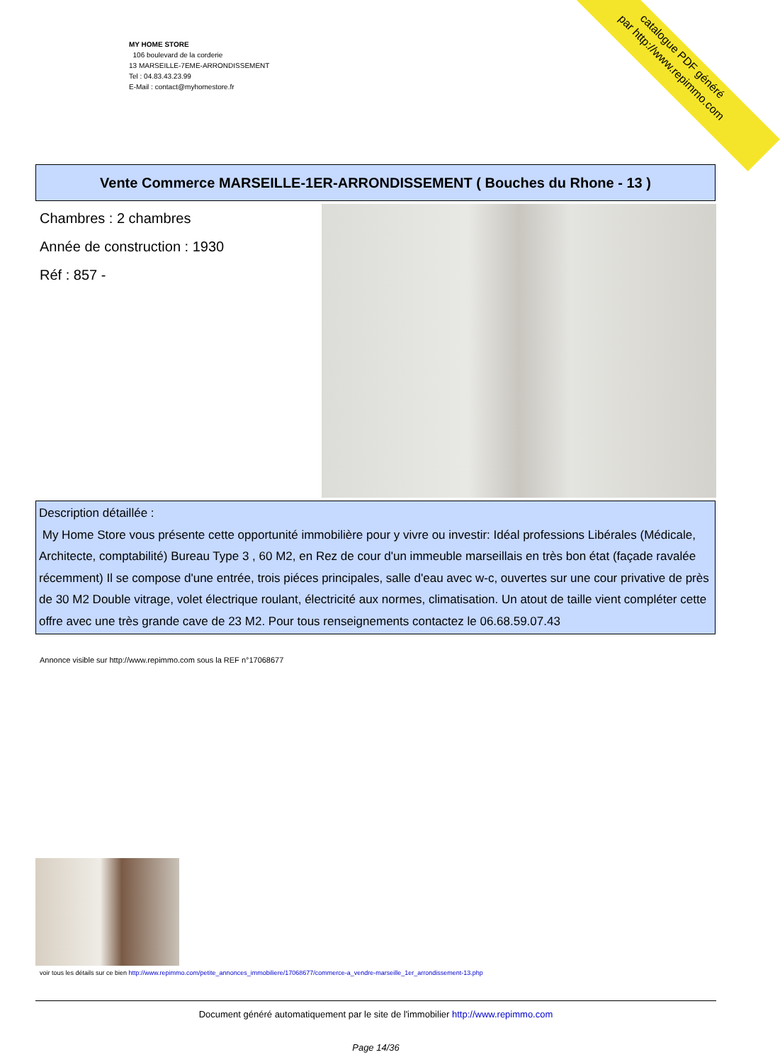MY HOME STORE
106 boulevard de la corderie
13 MARSEILLE-7EME-ARRONDISSEMENT
Tel : 04.83.43.23.99
E-Mail : contact@myhomestore.fr
catalogue PDF généré
par http://www.repimmo.com
Vente Commerce MARSEILLE-1ER-ARRONDISSEMENT ( Bouches du Rhone - 13 )
Chambres : 2 chambres
Année de construction : 1930
Réf : 857 -
Description détaillée :
My Home Store vous présente cette opportunité immobilière pour y vivre ou investir: Idéal professions Libérales (Médicale, Architecte, comptabilité) Bureau Type 3 , 60 M2, en Rez de cour d'un immeuble marseillais en très bon état (façade ravalée récemment) Il se compose d'une entrée, trois piéces principales, salle d'eau avec w-c, ouvertes sur une cour privative de près de 30 M2 Double vitrage, volet électrique roulant, électricité aux normes, climatisation. Un atout de taille vient compléter cette offre avec une très grande cave de 23 M2. Pour tous renseignements contactez le 06.68.59.07.43
Annonce visible sur http://www.repimmo.com sous la REF n°17068677
voir tous les détails sur ce bien http://www.repimmo.com/petite_annonces_immobiliere/17068677/commerce-a_vendre-marseille_1er_arrondissement-13.php
Document généré automatiquement par le site de l'immobilier http://www.repimmo.com
Page 14/36